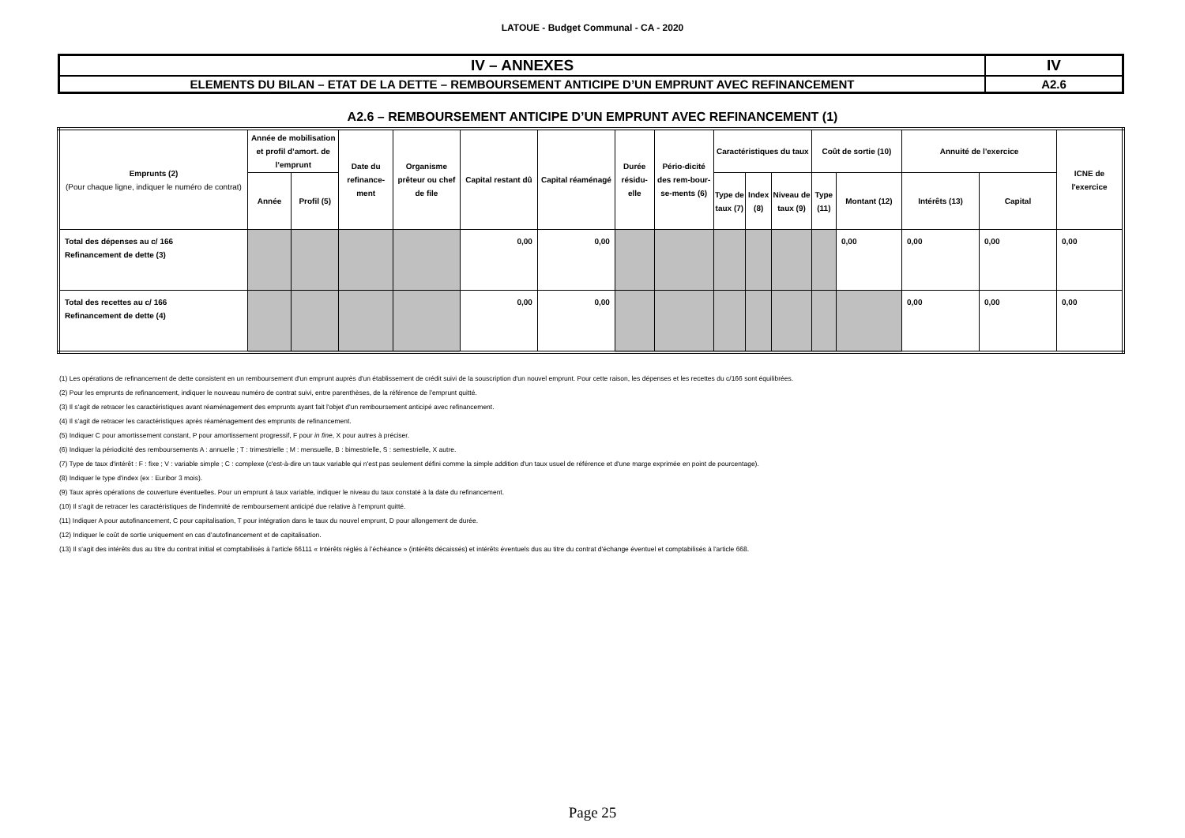LATOUE - Budget Communal - CA - 2020
| IV – ANNEXES | IV |
| ELEMENTS DU BILAN – ETAT DE LA DETTE – REMBOURSEMENT ANTICIPE D’UN EMPRUNT AVEC REFINANCEMENT | A2.6 |
A2.6 – REMBOURSEMENT ANTICIPE D’UN EMPRUNT AVEC REFINANCEMENT (1)
| Emprunts (2) (Pour chaque ligne, indiquer le numéro de contrat) | Année de mobilisation et profil d’amort. de l’emprunt | | Date du refinance-ment | Organisme prêteur ou chef de file | Capital restant dû | Capital réaménagé | Durée résidu-elle | Pério-dicité des rem-bour-se-ments (6) | Caractéristiques du taux | | | Coût de sortie (10) | | Annuité de l'exercice | | ICNE de l'exercice |
| --- | --- | --- | --- | --- | --- | --- | --- | --- | --- | --- | --- | --- | --- | --- | --- | --- |
| | Année | Profil (5) | | | | | | | Type de taux (7) | Index (8) | Niveau de taux (9) | Type (11) | Montant (12) | Intérêts (13) | Capital | |
| Total des dépenses au c/ 166 Refinancement de dette (3) | | | | | 0,00 | 0,00 | | | | | | | 0,00 | 0,00 | 0,00 | 0,00 |
| Total des recettes au c/ 166 Refinancement de dette (4) | | | | | 0,00 | 0,00 | | | | | | | | 0,00 | 0,00 | 0,00 |
(1) Les opérations de refinancement de dette consistent en un remboursement d'un emprunt auprès d'un établissement de crédit suivi de la souscription d'un nouvel emprunt. Pour cette raison, les dépenses et les recettes du c/166 sont équilibrées.
(2) Pour les emprunts de refinancement, indiquer le nouveau numéro de contrat suivi, entre parenthèses, de la référence de l’emprunt quitté.
(3) Il s'agit de retracer les caractéristiques avant réaménagement des emprunts ayant fait l'objet d'un remboursement anticipé avec refinancement.
(4) Il s'agit de retracer les caractéristiques après réaménagement des emprunts de refinancement.
(5) Indiquer C pour amortissement constant, P pour amortissement progressif, F pour in fine, X pour autres à préciser.
(6) Indiquer la périodicité des remboursements A : annuelle ; T : trimestrielle ; M : mensuelle, B : bimestrielle, S : semestrielle, X autre.
(7) Type de taux d'intérêt : F : fixe ; V : variable simple ; C : complexe (c'est-à-dire un taux variable qui n'est pas seulement défini comme la simple addition d'un taux usuel de référence et d'une marge exprimée en point de pourcentage).
(8) Indiquer le type d'index (ex : Euribor 3 mois).
(9) Taux après opérations de couverture éventuelles. Pour un emprunt à taux variable, indiquer le niveau du taux constaté à la date du refinancement.
(10) Il s'agit de retracer les caractéristiques de l'indemnité de remboursement anticipé due relative à l’emprunt quitté.
(11) Indiquer A pour autofinancement, C pour capitalisation, T pour intégration dans le taux du nouvel emprunt, D pour allongement de durée.
(12) Indiquer le coût de sortie uniquement en cas d’autofinancement et de capitalisation.
(13) Il s'agit des intérêts dus au titre du contrat initial et comptabilisés à l'article 66111 « Intérêts réglés à l’échéance » (intérêts décaissés) et intérêts éventuels dus au titre du contrat d'échange éventuel et comptabilisés à l'article 668.
Page 25